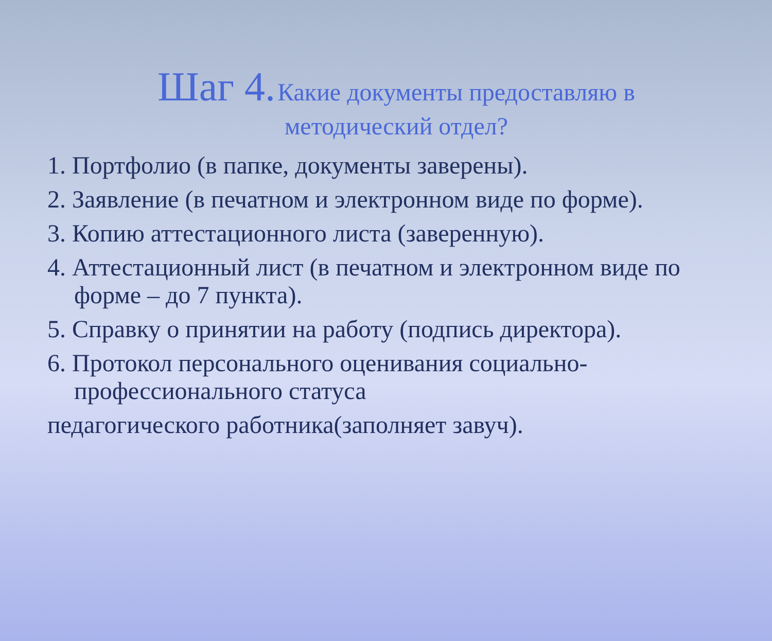Шаг 4. Какие документы предоставляю в методический отдел?
1. Портфолио (в папке, документы заверены).
2. Заявление (в печатном и электронном виде по форме).
3. Копию аттестационного листа (заверенную).
4. Аттестационный лист (в печатном и электронном виде по форме – до 7 пункта).
5. Справку о принятии на работу (подпись директора).
6. Протокол персонального оценивания социально-профессионального статуса
педагогического работника(заполняет завуч).